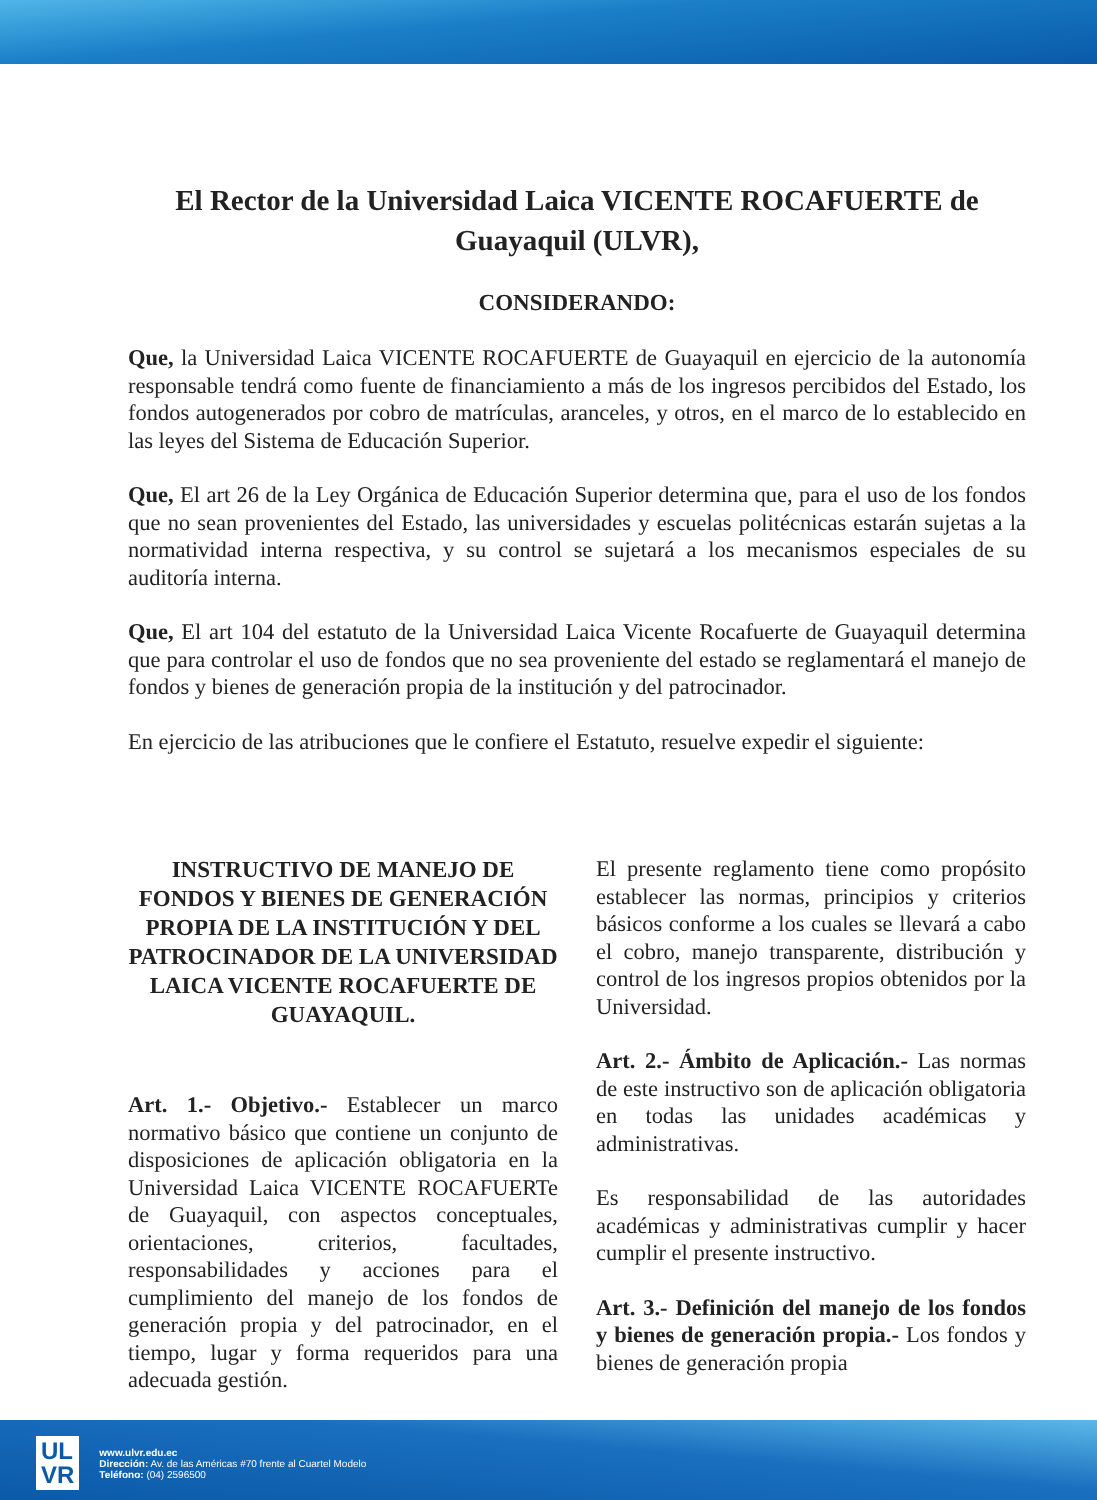El Rector de la Universidad Laica VICENTE ROCAFUERTE de Guayaquil (ULVR),
CONSIDERANDO:
Que, la Universidad Laica VICENTE ROCAFUERTE de Guayaquil en ejercicio de la autonomía responsable tendrá como fuente de financiamiento a más de los ingresos percibidos del Estado, los fondos autogenerados por cobro de matrículas, aranceles, y otros, en el marco de lo establecido en las leyes del Sistema de Educación Superior.
Que, El art 26 de la Ley Orgánica de Educación Superior determina que, para el uso de los fondos que no sean provenientes del Estado, las universidades y escuelas politécnicas estarán sujetas a la normatividad interna respectiva, y su control se sujetará a los mecanismos especiales de su auditoría interna.
Que, El art 104 del estatuto de la Universidad Laica Vicente Rocafuerte de Guayaquil determina que para controlar el uso de fondos que no sea proveniente del estado se reglamentará el manejo de fondos y bienes de generación propia de la institución y del patrocinador.
En ejercicio de las atribuciones que le confiere el Estatuto, resuelve expedir el siguiente:
INSTRUCTIVO DE MANEJO DE FONDOS Y BIENES DE GENERACIÓN PROPIA DE LA INSTITUCIÓN Y DEL PATROCINADOR DE LA UNIVERSIDAD LAICA VICENTE ROCAFUERTE DE GUAYAQUIL.
Art. 1.- Objetivo.- Establecer un marco normativo básico que contiene un conjunto de disposiciones de aplicación obligatoria en la Universidad Laica VICENTE ROCAFUERTe de Guayaquil, con aspectos conceptuales, orientaciones, criterios, facultades, responsabilidades y acciones para el cumplimiento del manejo de los fondos de generación propia y del patrocinador, en el tiempo, lugar y forma requeridos para una adecuada gestión.
El presente reglamento tiene como propósito establecer las normas, principios y criterios básicos conforme a los cuales se llevará a cabo el cobro, manejo transparente, distribución y control de los ingresos propios obtenidos por la Universidad.
Art. 2.- Ámbito de Aplicación.- Las normas de este instructivo son de aplicación obligatoria en todas las unidades académicas y administrativas.
Es responsabilidad de las autoridades académicas y administrativas cumplir y hacer cumplir el presente instructivo.
Art. 3.- Definición del manejo de los fondos y bienes de generación propia.- Los fondos y bienes de generación propia
UL
VR
www.ulvr.edu.ec
Dirección: Av. de las Américas #70 frente al Cuartel Modelo
Teléfono: (04) 2596500